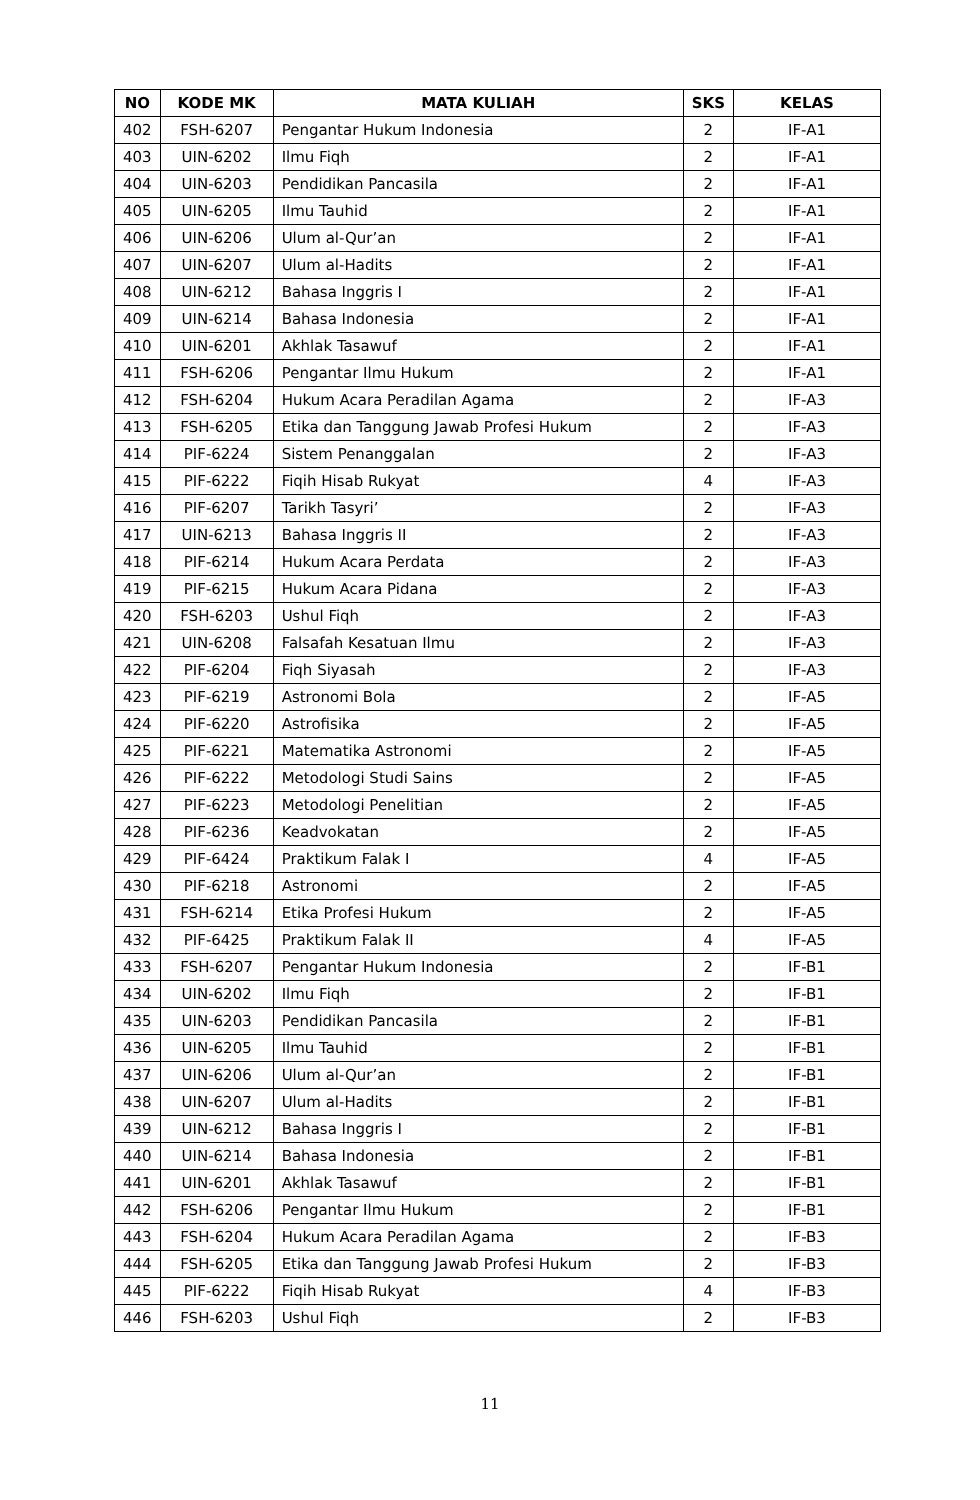| NO | KODE MK | MATA KULIAH | SKS | KELAS |
| --- | --- | --- | --- | --- |
| 402 | FSH-6207 | Pengantar Hukum Indonesia | 2 | IF-A1 |
| 403 | UIN-6202 | Ilmu Fiqh | 2 | IF-A1 |
| 404 | UIN-6203 | Pendidikan Pancasila | 2 | IF-A1 |
| 405 | UIN-6205 | Ilmu Tauhid | 2 | IF-A1 |
| 406 | UIN-6206 | Ulum al-Qur’an | 2 | IF-A1 |
| 407 | UIN-6207 | Ulum al-Hadits | 2 | IF-A1 |
| 408 | UIN-6212 | Bahasa Inggris I | 2 | IF-A1 |
| 409 | UIN-6214 | Bahasa Indonesia | 2 | IF-A1 |
| 410 | UIN-6201 | Akhlak Tasawuf | 2 | IF-A1 |
| 411 | FSH-6206 | Pengantar Ilmu Hukum | 2 | IF-A1 |
| 412 | FSH-6204 | Hukum Acara Peradilan Agama | 2 | IF-A3 |
| 413 | FSH-6205 | Etika dan Tanggung Jawab Profesi Hukum | 2 | IF-A3 |
| 414 | PIF-6224 | Sistem Penanggalan | 2 | IF-A3 |
| 415 | PIF-6222 | Fiqih Hisab Rukyat | 4 | IF-A3 |
| 416 | PIF-6207 | Tarikh Tasyri’ | 2 | IF-A3 |
| 417 | UIN-6213 | Bahasa Inggris II | 2 | IF-A3 |
| 418 | PIF-6214 | Hukum Acara Perdata | 2 | IF-A3 |
| 419 | PIF-6215 | Hukum Acara Pidana | 2 | IF-A3 |
| 420 | FSH-6203 | Ushul Fiqh | 2 | IF-A3 |
| 421 | UIN-6208 | Falsafah Kesatuan Ilmu | 2 | IF-A3 |
| 422 | PIF-6204 | Fiqh Siyasah | 2 | IF-A3 |
| 423 | PIF-6219 | Astronomi Bola | 2 | IF-A5 |
| 424 | PIF-6220 | Astrofisika | 2 | IF-A5 |
| 425 | PIF-6221 | Matematika Astronomi | 2 | IF-A5 |
| 426 | PIF-6222 | Metodologi Studi Sains | 2 | IF-A5 |
| 427 | PIF-6223 | Metodologi Penelitian | 2 | IF-A5 |
| 428 | PIF-6236 | Keadvokatan | 2 | IF-A5 |
| 429 | PIF-6424 | Praktikum Falak I | 4 | IF-A5 |
| 430 | PIF-6218 | Astronomi | 2 | IF-A5 |
| 431 | FSH-6214 | Etika Profesi Hukum | 2 | IF-A5 |
| 432 | PIF-6425 | Praktikum Falak II | 4 | IF-A5 |
| 433 | FSH-6207 | Pengantar Hukum Indonesia | 2 | IF-B1 |
| 434 | UIN-6202 | Ilmu Fiqh | 2 | IF-B1 |
| 435 | UIN-6203 | Pendidikan Pancasila | 2 | IF-B1 |
| 436 | UIN-6205 | Ilmu Tauhid | 2 | IF-B1 |
| 437 | UIN-6206 | Ulum al-Qur’an | 2 | IF-B1 |
| 438 | UIN-6207 | Ulum al-Hadits | 2 | IF-B1 |
| 439 | UIN-6212 | Bahasa Inggris I | 2 | IF-B1 |
| 440 | UIN-6214 | Bahasa Indonesia | 2 | IF-B1 |
| 441 | UIN-6201 | Akhlak Tasawuf | 2 | IF-B1 |
| 442 | FSH-6206 | Pengantar Ilmu Hukum | 2 | IF-B1 |
| 443 | FSH-6204 | Hukum Acara Peradilan Agama | 2 | IF-B3 |
| 444 | FSH-6205 | Etika dan Tanggung Jawab Profesi Hukum | 2 | IF-B3 |
| 445 | PIF-6222 | Fiqih Hisab Rukyat | 4 | IF-B3 |
| 446 | FSH-6203 | Ushul Fiqh | 2 | IF-B3 |
11